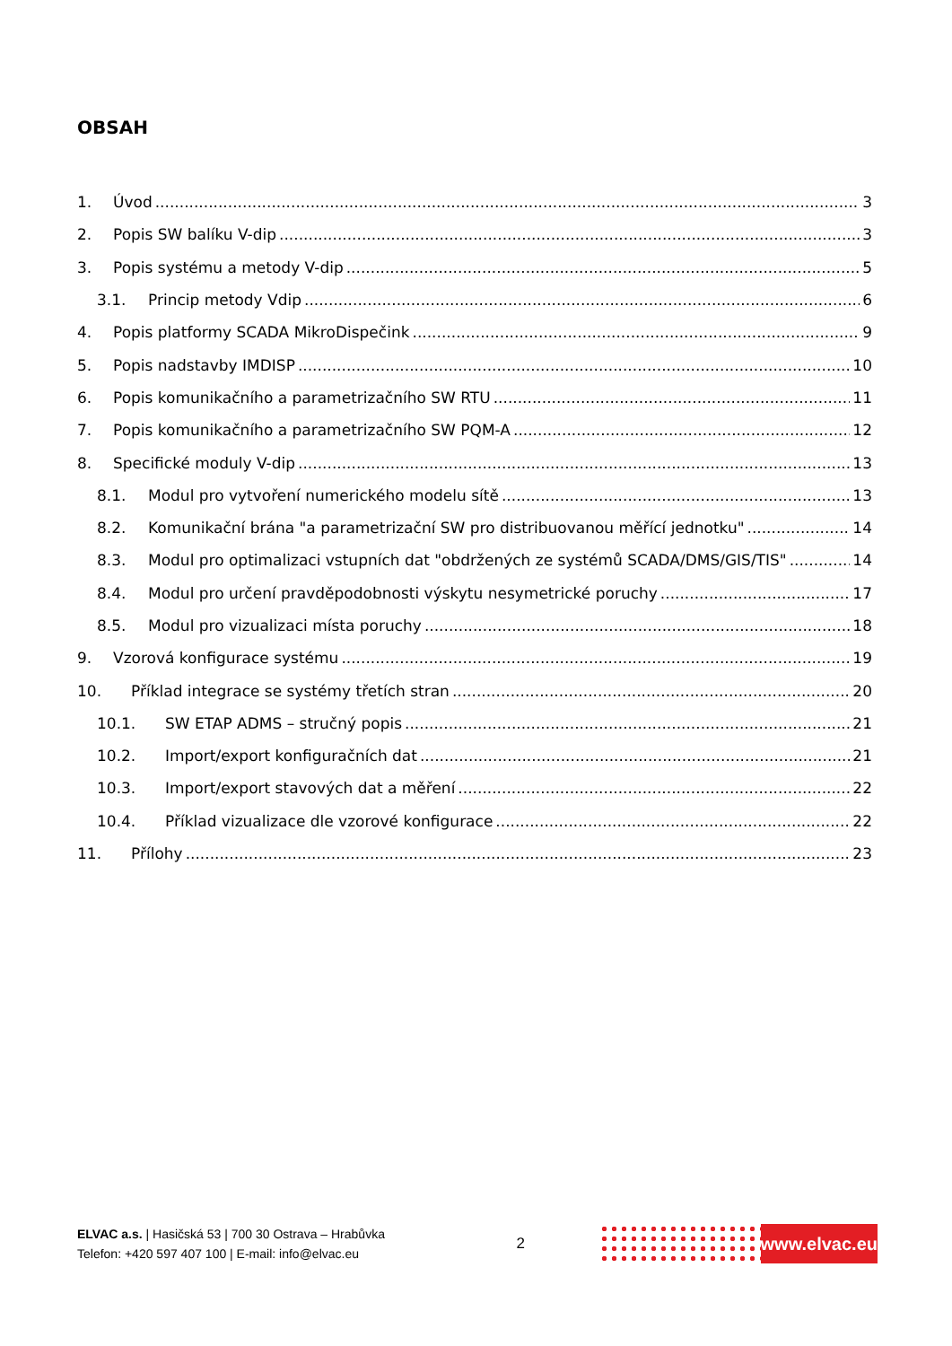OBSAH
1. Úvod 3
2. Popis SW balíku V-dip 3
3. Popis systému a metody V-dip 5
3.1. Princip metody Vdip 6
4. Popis platformy SCADA MikroDispečink 9
5. Popis nadstavby IMDISP 10
6. Popis komunikačního a parametrizačního SW RTU 11
7. Popis komunikačního a parametrizačního SW PQM-A 12
8. Specifické moduly V-dip 13
8.1. Modul pro vytvoření numerického modelu sítě 13
8.2. Komunikační brána "a parametrizační SW pro distribuovanou měřící jednotku" 14
8.3. Modul pro optimalizaci vstupních dat "obdržených ze systémů SCADA/DMS/GIS/TIS" 14
8.4. Modul pro určení pravděpodobnosti výskytu nesymetrické poruchy 17
8.5. Modul pro vizualizaci místa poruchy 18
9. Vzorová konfigurace systému 19
10. Příklad integrace se systémy třetích stran 20
10.1. SW ETAP ADMS – stručný popis 21
10.2. Import/export konfiguračních dat 21
10.3. Import/export stavových dat a měření 22
10.4. Příklad vizualizace dle vzorové konfigurace 22
11. Přílohy 23
ELVAC a.s. | Hasičská 53 | 700 30 Ostrava – Hrabůvka
Telefon: +420 597 407 100 | E-mail: info@elvac.eu
2
www.elvac.eu